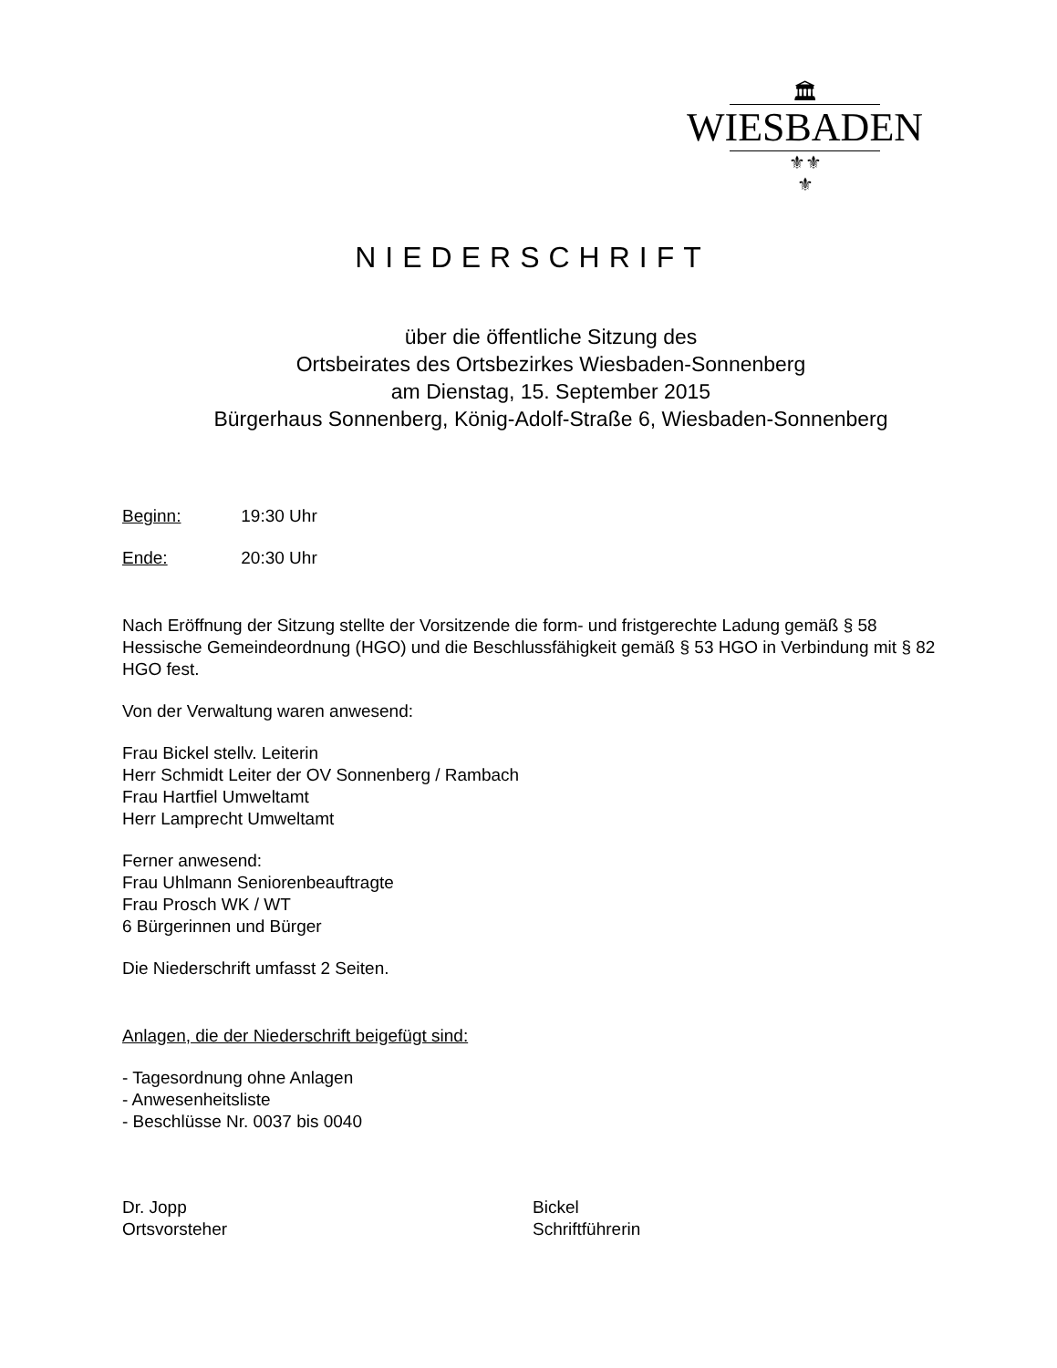🏛
WIESBADEN
⚜⚜
⚜
NIEDERSCHRIFT
über die öffentliche Sitzung des
Ortsbeirates des Ortsbezirkes Wiesbaden-Sonnenberg
am Dienstag, 15. September 2015
Bürgerhaus Sonnenberg, König-Adolf-Straße 6, Wiesbaden-Sonnenberg
Beginn: 19:30 Uhr
Ende: 20:30 Uhr
Nach Eröffnung der Sitzung stellte der Vorsitzende die form- und fristgerechte Ladung gemäß § 58 Hessische Gemeindeordnung (HGO) und die Beschlussfähigkeit gemäß § 53 HGO in Verbindung mit § 82 HGO fest.
Von der Verwaltung waren anwesend:
Frau Bickel stellv. Leiterin
Herr Schmidt Leiter der OV Sonnenberg / Rambach
Frau Hartfiel Umweltamt
Herr Lamprecht Umweltamt
Ferner anwesend:
Frau Uhlmann Seniorenbeauftragte
Frau Prosch WK / WT
6 Bürgerinnen und Bürger
Die Niederschrift umfasst 2 Seiten.
Anlagen, die der Niederschrift beigefügt sind:
- Tagesordnung ohne Anlagen
- Anwesenheitsliste
- Beschlüsse Nr. 0037 bis 0040
Dr. Jopp
Ortsvorsteher
Bickel
Schriftführerin